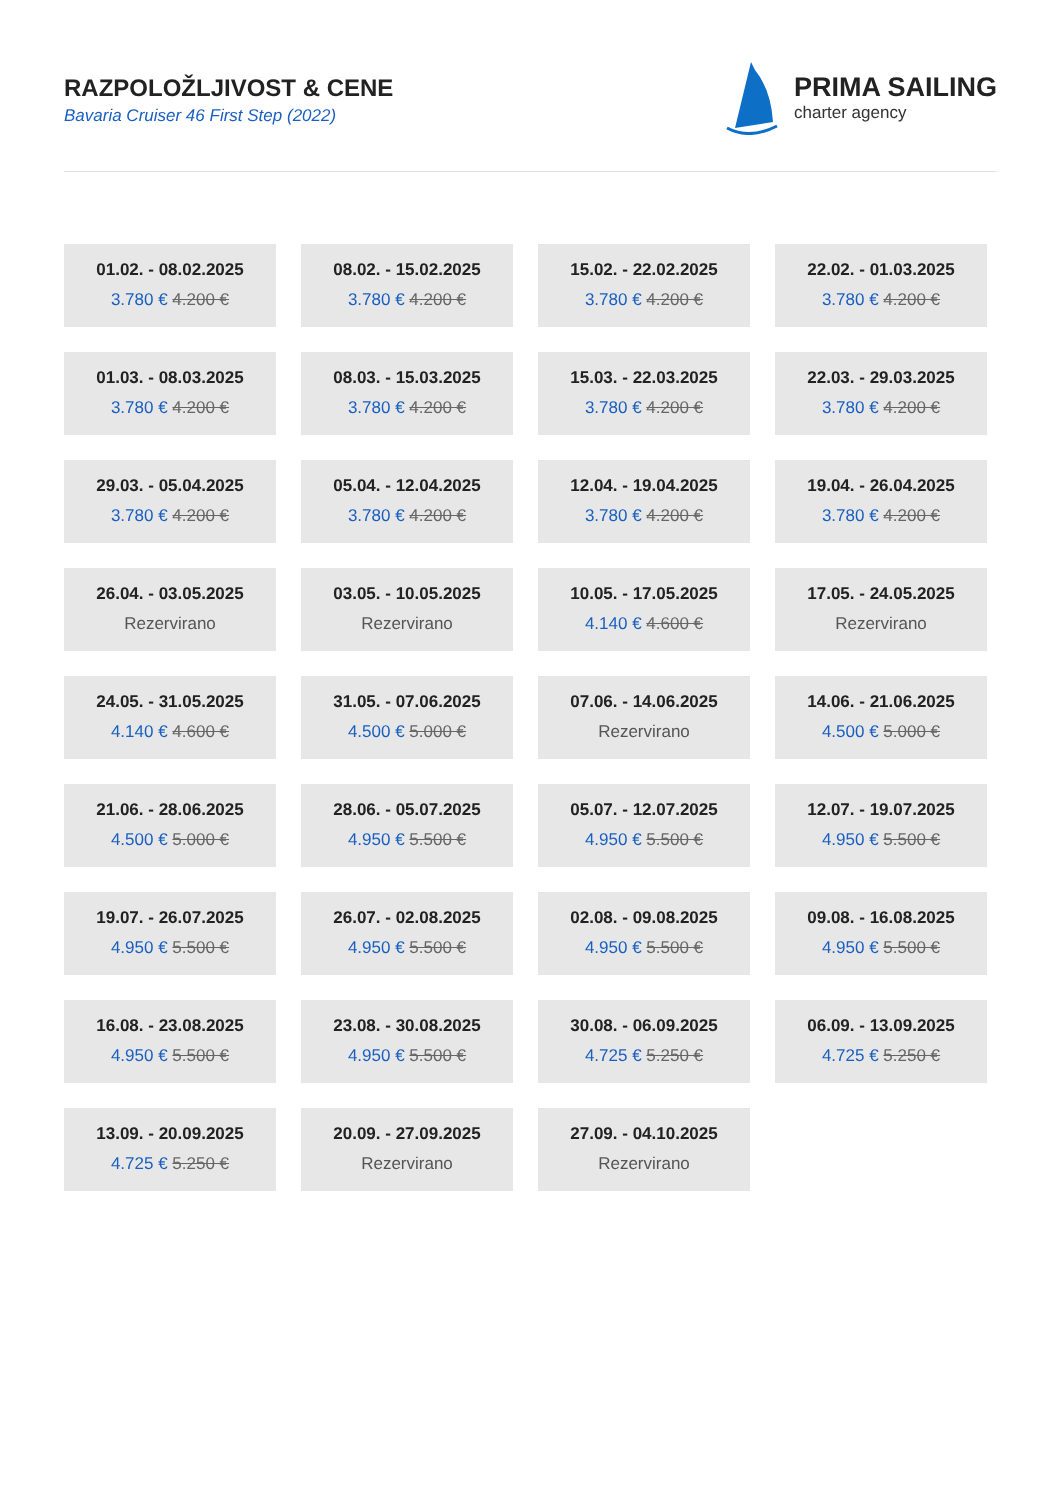RAZPOLOŽLJIVOST & CENE
Bavaria Cruiser 46 First Step (2022)
PRIMA SAILING
charter agency
01.02. - 08.02.2025
3.780 € 4.200 €
08.02. - 15.02.2025
3.780 € 4.200 €
15.02. - 22.02.2025
3.780 € 4.200 €
22.02. - 01.03.2025
3.780 € 4.200 €
01.03. - 08.03.2025
3.780 € 4.200 €
08.03. - 15.03.2025
3.780 € 4.200 €
15.03. - 22.03.2025
3.780 € 4.200 €
22.03. - 29.03.2025
3.780 € 4.200 €
29.03. - 05.04.2025
3.780 € 4.200 €
05.04. - 12.04.2025
3.780 € 4.200 €
12.04. - 19.04.2025
3.780 € 4.200 €
19.04. - 26.04.2025
3.780 € 4.200 €
26.04. - 03.05.2025
Rezervirano
03.05. - 10.05.2025
Rezervirano
10.05. - 17.05.2025
4.140 € 4.600 €
17.05. - 24.05.2025
Rezervirano
24.05. - 31.05.2025
4.140 € 4.600 €
31.05. - 07.06.2025
4.500 € 5.000 €
07.06. - 14.06.2025
Rezervirano
14.06. - 21.06.2025
4.500 € 5.000 €
21.06. - 28.06.2025
4.500 € 5.000 €
28.06. - 05.07.2025
4.950 € 5.500 €
05.07. - 12.07.2025
4.950 € 5.500 €
12.07. - 19.07.2025
4.950 € 5.500 €
19.07. - 26.07.2025
4.950 € 5.500 €
26.07. - 02.08.2025
4.950 € 5.500 €
02.08. - 09.08.2025
4.950 € 5.500 €
09.08. - 16.08.2025
4.950 € 5.500 €
16.08. - 23.08.2025
4.950 € 5.500 €
23.08. - 30.08.2025
4.950 € 5.500 €
30.08. - 06.09.2025
4.725 € 5.250 €
06.09. - 13.09.2025
4.725 € 5.250 €
13.09. - 20.09.2025
4.725 € 5.250 €
20.09. - 27.09.2025
Rezervirano
27.09. - 04.10.2025
Rezervirano